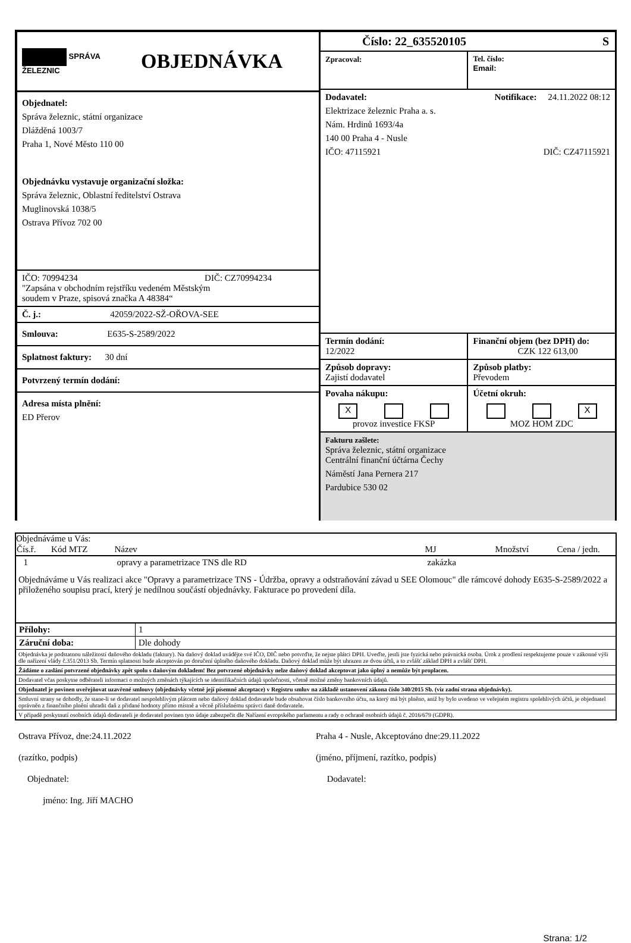SPRÁVA
ŽELEZNIC
OBJEDNÁVKA
Objednatel:
Správa železnic, státní organizace
Dlážděná 1003/7
Praha 1, Nové Město 110 00
Objednávku vystavuje organizační složka:
Správa železnic, Oblastní ředitelství Ostrava
Muglinovská 1038/5
Ostrava Přívoz 702 00
IČO: 70994234 DIČ: CZ70994234
"Zapsána v obchodním rejstříku vedeném Městským
soudem v Praze, spisová značka A 48384“
Č. j.: 42059/2022-SŽ-OŘOVA-SEE
Smlouva: E635-S-2589/2022
Splatnost faktury: 30 dní
Potvrzený termín dodání:
Adresa místa plnění:
ED Přerov
Číslo: 22_635520105 S
Zpracoval: Tel. číslo:
Email:
Dodavatel: Notifikace: 24.11.2022 08:12
Elektrizace železnic Praha a. s.
Nám. Hrdinů 1693/4a
140 00 Praha 4 - Nusle
IČO: 47115921 DIČ: CZ47115921
Termín dodání:
12/2022
Finanční objem (bez DPH) do:
CZK 122 613,00
Způsob dopravy:
Zajistí dodavatel
Způsob platby:
Převodem
Povaha nákupu:
X
provoz investice FKSP
Účetní okruh:
X
MOZ HOM ZDC
Fakturu zašlete:
Správa železnic, státní organizace
Centrální finanční účtárna Čechy
Náměstí Jana Pernera 217
Pardubice 530 02
Objednáváme u Vás:
| Čís.ř. | Kód MTZ | Název | MJ | Množství | Cena / jedn. |
| --- | --- | --- | --- | --- | --- |
| 1 | | opravy a parametrizace TNS dle RD | zakázka | | |
Objednáváme u Vás realizaci akce "Opravy a parametrizace TNS - Údržba, opravy a odstraňování závad u SEE Olomouc" dle rámcové dohody E635-S-2589/2022 a přiloženého soupisu prací, který je nedílnou součástí objednávky. Fakturace po provedení díla.
| Přílohy: | 1 |
| Záruční doba: | Dle dohody |
Objednávka je podstatnou náležitostí daňového dokladu (faktury). Na daňový doklad uvádějte své IČO, DIČ nebo potvrďte, že nejste plátci DPH. Uveďte, jestli jste fyzická nebo právnická osoba. Úrok z prodlení respektujeme pouze v zákonné výši dle nařízení vlády č.351/2013 Sb. Termín splatnosti bude akceptován po doručení úplného daňového dokladu. Daňový doklad může být uhrazen ze dvou účtů, a to zvlášť základ DPH a zvlášť DPH.
Žádáme o zaslání potvrzené objednávky zpět spolu s daňovým dokladem! Bez potvrzené objednávky nelze daňový doklad akceptovat jako úplný a nemůže být proplacen.
Dodavatel včas poskytne odběrateli informaci o možných změnách týkajících se identifikačních údajů společnosti, včetně možné změny bankovních údajů.
Objednatel je povinen uveřejňovat uzavřené smlouvy (objednávky včetně její písemné akceptace) v Registru smluv na základě ustanovení zákona číslo 340/2015 Sb. (viz zadní strana objednávky).
Smluvní strany se dohodly, že stane-li se dodavatel nespolehlivým plátcem nebo daňový doklad dodavatele bude obsahovat číslo bankovního účtu, na který má být plněno, aniž by bylo uvedeno ve veřejném registru spolehlivých účtů, je objednatel oprávněn z finančního plnění uhradit daň z přidané hodnoty přímo místně a věcně příslušnému správci daně dodavatele.
V případě poskytnutí osobních údajů dodavateli je dodavatel povinen tyto údaje zabezpečit dle Nařízení evropského parlamentu a rady o ochraně osobních údajů č. 2016/679 (GDPR).
Ostrava Přívoz, dne:24.11.2022
(razítko, podpis)
Objednatel:
jméno: Ing. Jiří MACHO
Praha 4 - Nusle, Akceptováno dne:29.11.2022
(jméno, příjmení, razítko, podpis)
Dodavatel:
Strana: 1/2